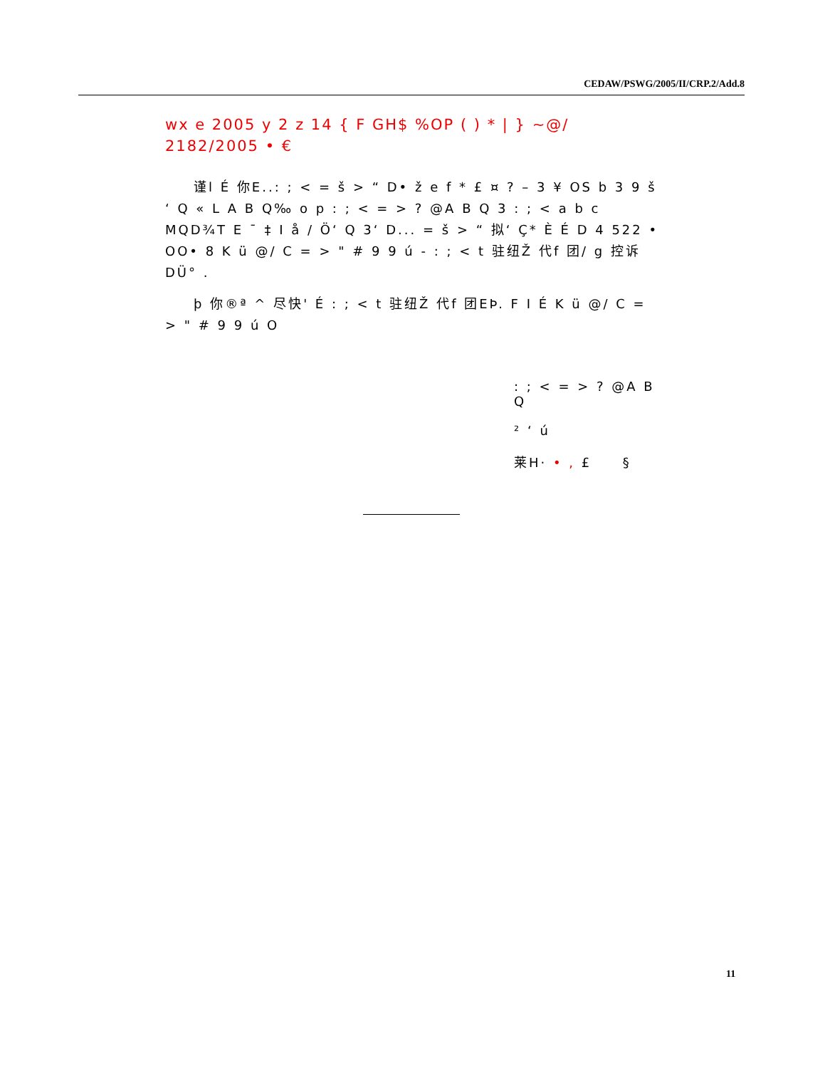CEDAW/PSWG/2005/II/CRP.2/Add.8
wx e 2005 y 2 z 14 { F GH$ %OP ( ) * | } ~@/ 2182/2005 • €
谨l É 你E..: ; < = š > “ D• ž e f * £ ¤ ? – 3 ¥ OS b 3 9 š ‘ Q « L A B Q‰ o p : ; < = > ? @A B Q 3 : ; < a b c MQD¾T E ¯ ‡ I å / Ö‘ Q 3‘ D... = š > “ 拟‘ Ç* È É D 4 522 • OO• 8 K ü @/ C = > " # 9 9 ú - : ; < t 驻纽Ž 代f 团/ g 控诉DÜ° .
þ 你®ª ^ 尽快' É : ; < t 驻纽Ž 代f 团EÞ. F I É K ü @/ C = > " # 9 9 ú O
: ; < = > ? @A B Q
² ‘ ú
莱H· • , £ §
11